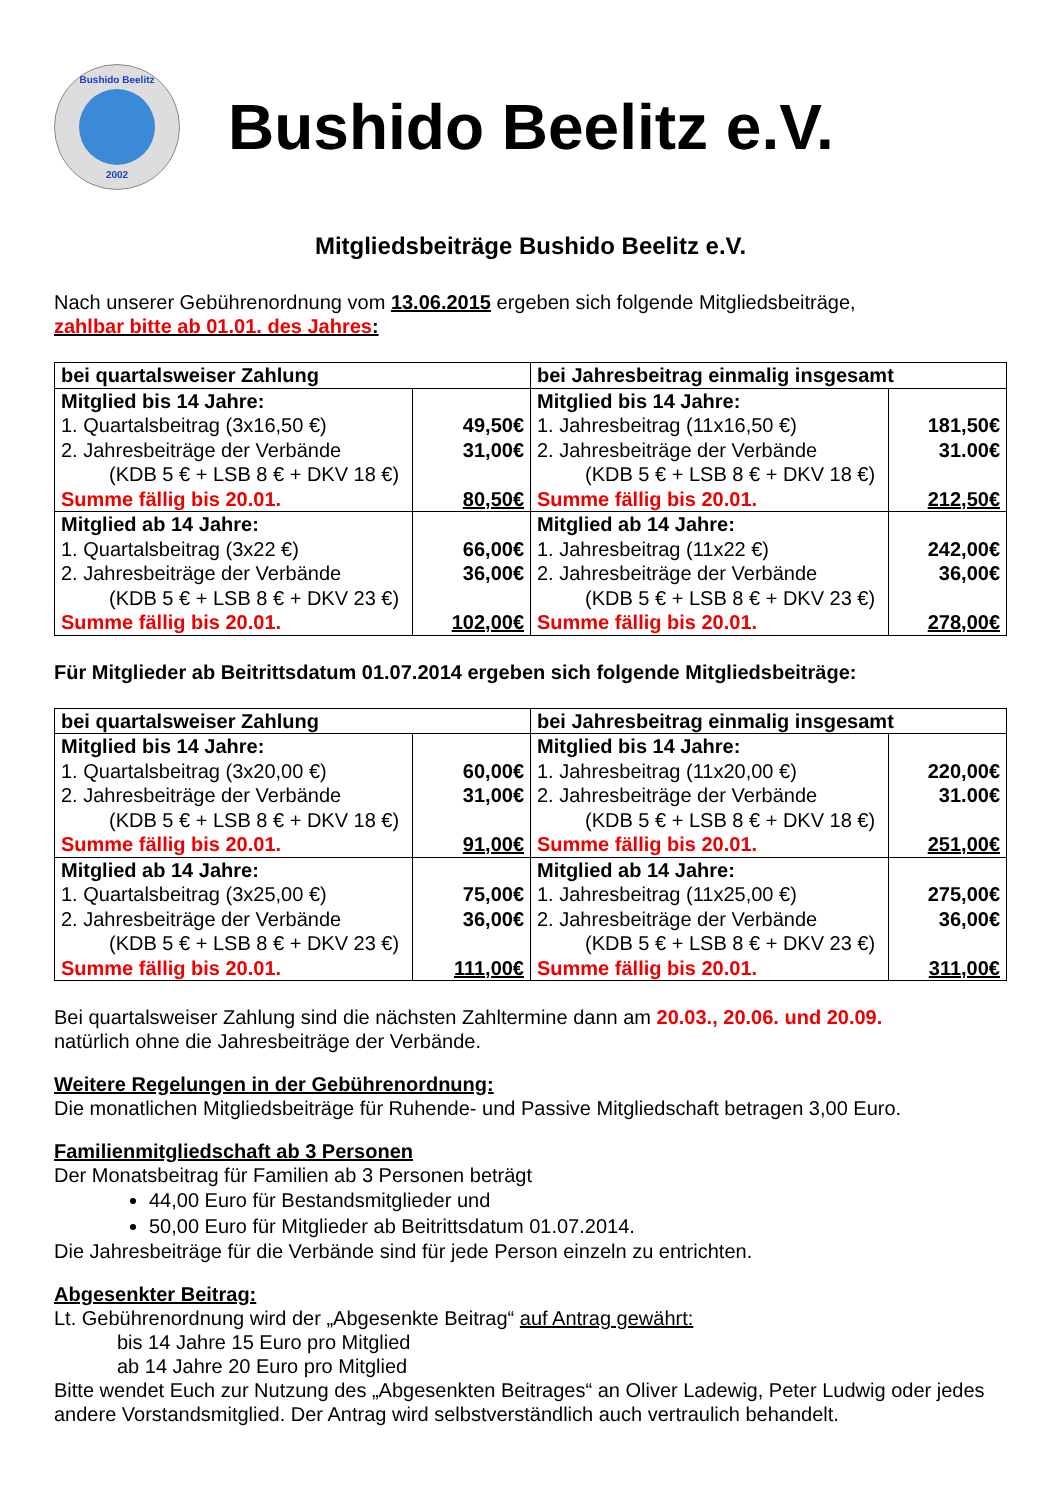Bushido Beelitz
2002
Bushido Beelitz e.V.
Mitgliedsbeiträge Bushido Beelitz e.V.
Nach unserer Gebührenordnung vom 13.06.2015 ergeben sich folgende Mitgliedsbeiträge,
zahlbar bitte ab 01.01. des Jahres:
| bei quartalsweiser Zahlung | | bei Jahresbeitrag einmalig insgesamt | |
| Mitglied bis 14 Jahre: 1. Quartalsbeitrag (3x16,50 €) 2. Jahresbeiträge der Verbände (KDB 5 € + LSB 8 € + DKV 18 €) Summe fällig bis 20.01. | 49,50€ 31,00€ 80,50€ | Mitglied bis 14 Jahre: 1. Jahresbeitrag (11x16,50 €) 2. Jahresbeiträge der Verbände (KDB 5 € + LSB 8 € + DKV 18 €) Summe fällig bis 20.01. | 181,50€ 31.00€ 212,50€ |
| Mitglied ab 14 Jahre: 1. Quartalsbeitrag (3x22 €) 2. Jahresbeiträge der Verbände (KDB 5 € + LSB 8 € + DKV 23 €) Summe fällig bis 20.01. | 66,00€ 36,00€ 102,00€ | Mitglied ab 14 Jahre: 1. Jahresbeitrag (11x22 €) 2. Jahresbeiträge der Verbände (KDB 5 € + LSB 8 € + DKV 23 €) Summe fällig bis 20.01. | 242,00€ 36,00€ 278,00€ |
Für Mitglieder ab Beitrittsdatum 01.07.2014 ergeben sich folgende Mitgliedsbeiträge:
| bei quartalsweiser Zahlung | | bei Jahresbeitrag einmalig insgesamt | |
| Mitglied bis 14 Jahre: 1. Quartalsbeitrag (3x20,00 €) 2. Jahresbeiträge der Verbände (KDB 5 € + LSB 8 € + DKV 18 €) Summe fällig bis 20.01. | 60,00€ 31,00€ 91,00€ | Mitglied bis 14 Jahre: 1. Jahresbeitrag (11x20,00 €) 2. Jahresbeiträge der Verbände (KDB 5 € + LSB 8 € + DKV 18 €) Summe fällig bis 20.01. | 220,00€ 31.00€ 251,00€ |
| Mitglied ab 14 Jahre: 1. Quartalsbeitrag (3x25,00 €) 2. Jahresbeiträge der Verbände (KDB 5 € + LSB 8 € + DKV 23 €) Summe fällig bis 20.01. | 75,00€ 36,00€ 111,00€ | Mitglied ab 14 Jahre: 1. Jahresbeitrag (11x25,00 €) 2. Jahresbeiträge der Verbände (KDB 5 € + LSB 8 € + DKV 23 €) Summe fällig bis 20.01. | 275,00€ 36,00€ 311,00€ |
Bei quartalsweiser Zahlung sind die nächsten Zahltermine dann am 20.03., 20.06. und 20.09.
natürlich ohne die Jahresbeiträge der Verbände.
Weitere Regelungen in der Gebührenordnung:
Die monatlichen Mitgliedsbeiträge für Ruhende- und Passive Mitgliedschaft betragen 3,00 Euro.
Familienmitgliedschaft ab 3 Personen
Der Monatsbeitrag für Familien ab 3 Personen beträgt
44,00 Euro für Bestandsmitglieder und
50,00 Euro für Mitglieder ab Beitrittsdatum 01.07.2014.
Die Jahresbeiträge für die Verbände sind für jede Person einzeln zu entrichten.
Abgesenkter Beitrag:
Lt. Gebührenordnung wird der „Abgesenkte Beitrag“ auf Antrag gewährt:
bis 14 Jahre 15 Euro pro Mitglied
ab 14 Jahre 20 Euro pro Mitglied
Bitte wendet Euch zur Nutzung des „Abgesenkten Beitrages“ an Oliver Ladewig, Peter Ludwig oder jedes andere Vorstandsmitglied. Der Antrag wird selbstverständlich auch vertraulich behandelt.